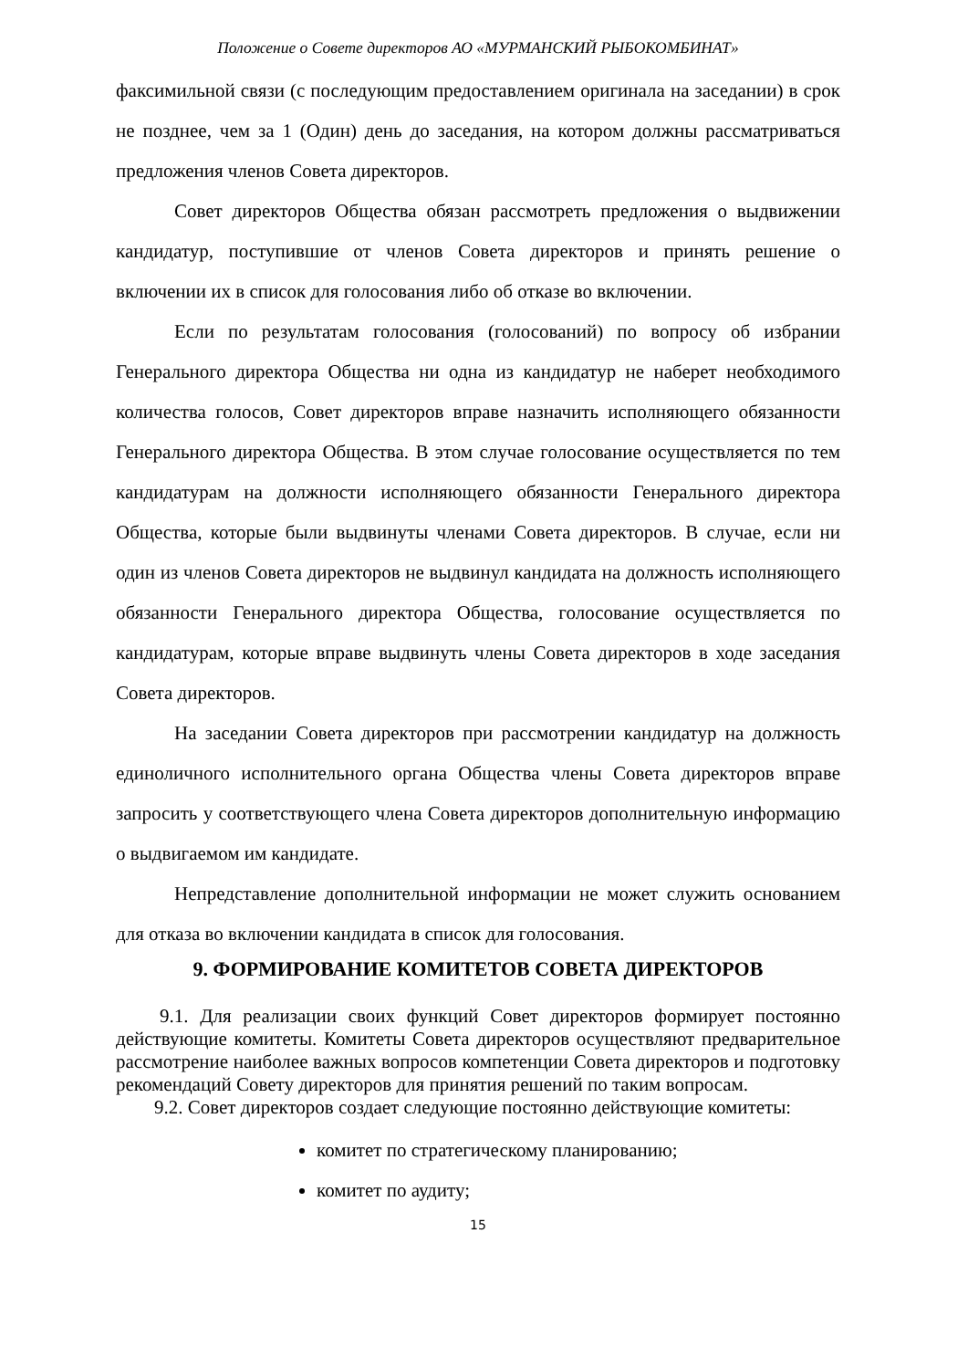Положение о Совете директоров АО «МУРМАНСКИЙ РЫБОКОМБИНАТ»
факсимильной связи (с последующим предоставлением оригинала на заседании) в срок не позднее, чем за 1 (Один) день до заседания, на котором должны рассматриваться предложения членов Совета директоров.
Совет директоров Общества обязан рассмотреть предложения о выдвижении кандидатур, поступившие от членов Совета директоров и принять решение о включении их в список для голосования либо об отказе во включении.
Если по результатам голосования (голосований) по вопросу об избрании Генерального директора Общества ни одна из кандидатур не наберет необходимого количества голосов, Совет директоров вправе назначить исполняющего обязанности Генерального директора Общества. В этом случае голосование осуществляется по тем кандидатурам на должности исполняющего обязанности Генерального директора Общества, которые были выдвинуты членами Совета директоров. В случае, если ни один из членов Совета директоров не выдвинул кандидата на должность исполняющего обязанности Генерального директора Общества, голосование осуществляется по кандидатурам, которые вправе выдвинуть члены Совета директоров в ходе заседания Совета директоров.
На заседании Совета директоров при рассмотрении кандидатур на должность единоличного исполнительного органа Общества члены Совета директоров вправе запросить у соответствующего члена Совета директоров дополнительную информацию о выдвигаемом им кандидате.
Непредставление дополнительной информации не может служить основанием для отказа во включении кандидата в список для голосования.
9. ФОРМИРОВАНИЕ КОМИТЕТОВ СОВЕТА ДИРЕКТОРОВ
9.1. Для реализации своих функций Совет директоров формирует постоянно действующие комитеты. Комитеты Совета директоров осуществляют предварительное рассмотрение наиболее важных вопросов компетенции Совета директоров и подготовку рекомендаций Совету директоров для принятия решений по таким вопросам.
9.2. Совет директоров создает следующие постоянно действующие комитеты:
комитет по стратегическому планированию;
комитет по аудиту;
15